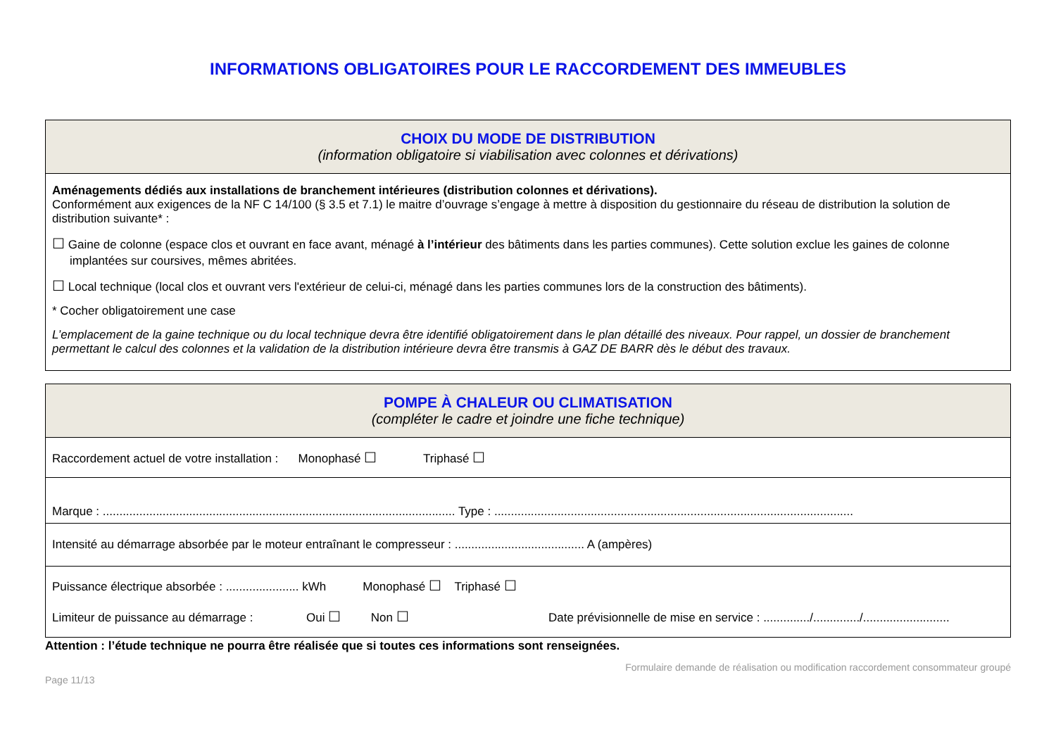INFORMATIONS OBLIGATOIRES POUR LE RACCORDEMENT DES IMMEUBLES
| CHOIX DU MODE DE DISTRIBUTION (information obligatoire si viabilisation avec colonnes et dérivations) |
| Aménagements dédiés aux installations de branchement intérieures (distribution colonnes et dérivations). Conformément aux exigences de la NF C 14/100 (§ 3.5 et 7.1) le maitre d’ouvrage s’engage à mettre à disposition du gestionnaire du réseau de distribution la solution de distribution suivante* : ☐ Gaine de colonne (espace clos et ouvrant en face avant, ménagé à l’intérieur des bâtiments dans les parties communes). Cette solution exclue les gaines de colonne implantées sur coursives, mêmes abritées. ☐ Local technique (local clos et ouvrant vers l'extérieur de celui-ci, ménagé dans les parties communes lors de la construction des bâtiments). * Cocher obligatoirement une case L’emplacement de la gaine technique ou du local technique devra être identifié obligatoirement dans le plan détaillé des niveaux. Pour rappel, un dossier de branchement permettant le calcul des colonnes et la validation de la distribution intérieure devra être transmis à GAZ DE BARR dès le début des travaux. |
| POMPE À CHALEUR OU CLIMATISATION (compléter le cadre et joindre une fiche technique) |
| Raccordement actuel de votre installation : Monophasé ☐ Triphasé ☐ |
| Marque : .......................................................................................................... Type : ............................................................................................................ |
| Intensité au démarrage absorbée par le moteur entraînant le compresseur : ....................................... A (ampères) |
| Puissance électrique absorbée : ...................... kWh Monophasé ☐ Triphasé ☐ Limiteur de puissance au démarrage : Oui ☐ Non ☐ Date prévisionnelle de mise en service : ............../............../.......................... |
Attention : l’étude technique ne pourra être réalisée que si toutes ces informations sont renseignées.
Formulaire demande de réalisation ou modification raccordement consommateur groupé
Page 11/13